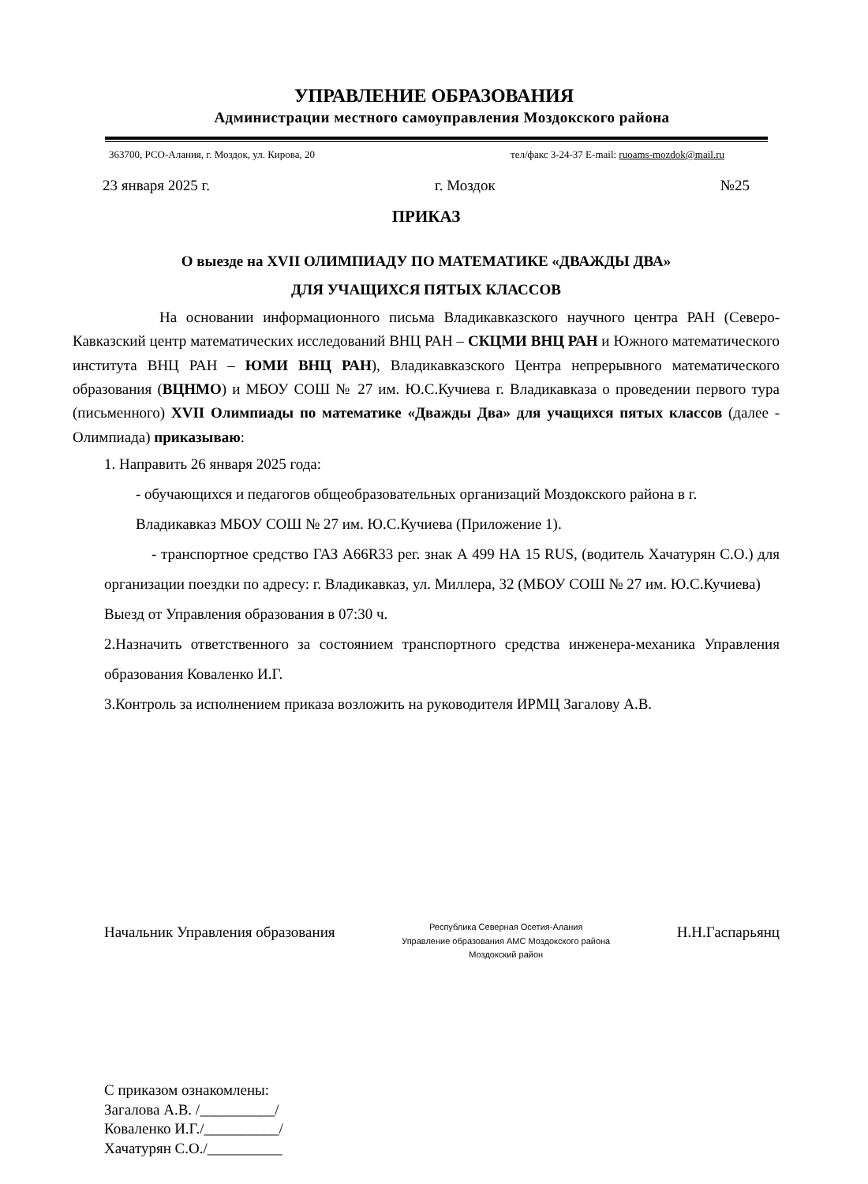УПРАВЛЕНИЕ ОБРАЗОВАНИЯ
Администрации местного самоуправления Моздокского района
363700, РСО-Алания, г. Моздок, ул. Кирова, 20 тел/факс 3-24-37 E-mail: ruoams-mozdok@mail.ru
23 января 2025 г. г. Моздок №25
ПРИКАЗ
О выезде на XVII ОЛИМПИАДУ ПО МАТЕМАТИКЕ «ДВАЖДЫ ДВА»
ДЛЯ УЧАЩИХСЯ ПЯТЫХ КЛАССОВ
На основании информационного письма Владикавказского научного центра РАН (Северо-Кавказский центр математических исследований ВНЦ РАН – СКЦМИ ВНЦ РАН и Южного математического института ВНЦ РАН – ЮМИ ВНЦ РАН), Владикавказского Центра непрерывного математического образования (ВЦНМО) и МБОУ СОШ № 27 им. Ю.С.Кучиева г. Владикавказа о проведении первого тура (письменного) XVII Олимпиады по математике «Дважды Два» для учащихся пятых классов (далее - Олимпиада) приказываю:
1. Направить 26 января 2025 года:
- обучающихся и педагогов общеобразовательных организаций Моздокского района в г. Владикавказ МБОУ СОШ № 27 им. Ю.С.Кучиева (Приложение 1).
- транспортное средство ГАЗ А66R33 рег. знак А 499 НА 15 RUS, (водитель Хачатурян С.О.) для организации поездки по адресу: г. Владикавказ, ул. Миллера, 32 (МБОУ СОШ № 27 им. Ю.С.Кучиева)
Выезд от Управления образования в 07:30 ч.
2.Назначить ответственного за состоянием транспортного средства инженера-механика Управления образования Коваленко И.Г.
3.Контроль за исполнением приказа возложить на руководителя ИРМЦ Загалову А.В.
Начальник Управления образования Республика Северная Осетия-Алания
Управление образования АМС Моздокского района
Моздокский район Н.Н.Гаспарьянц
С приказом ознакомлены:
Загалова А.В. /__________/
Коваленко И.Г./__________/
Хачатурян С.О./__________